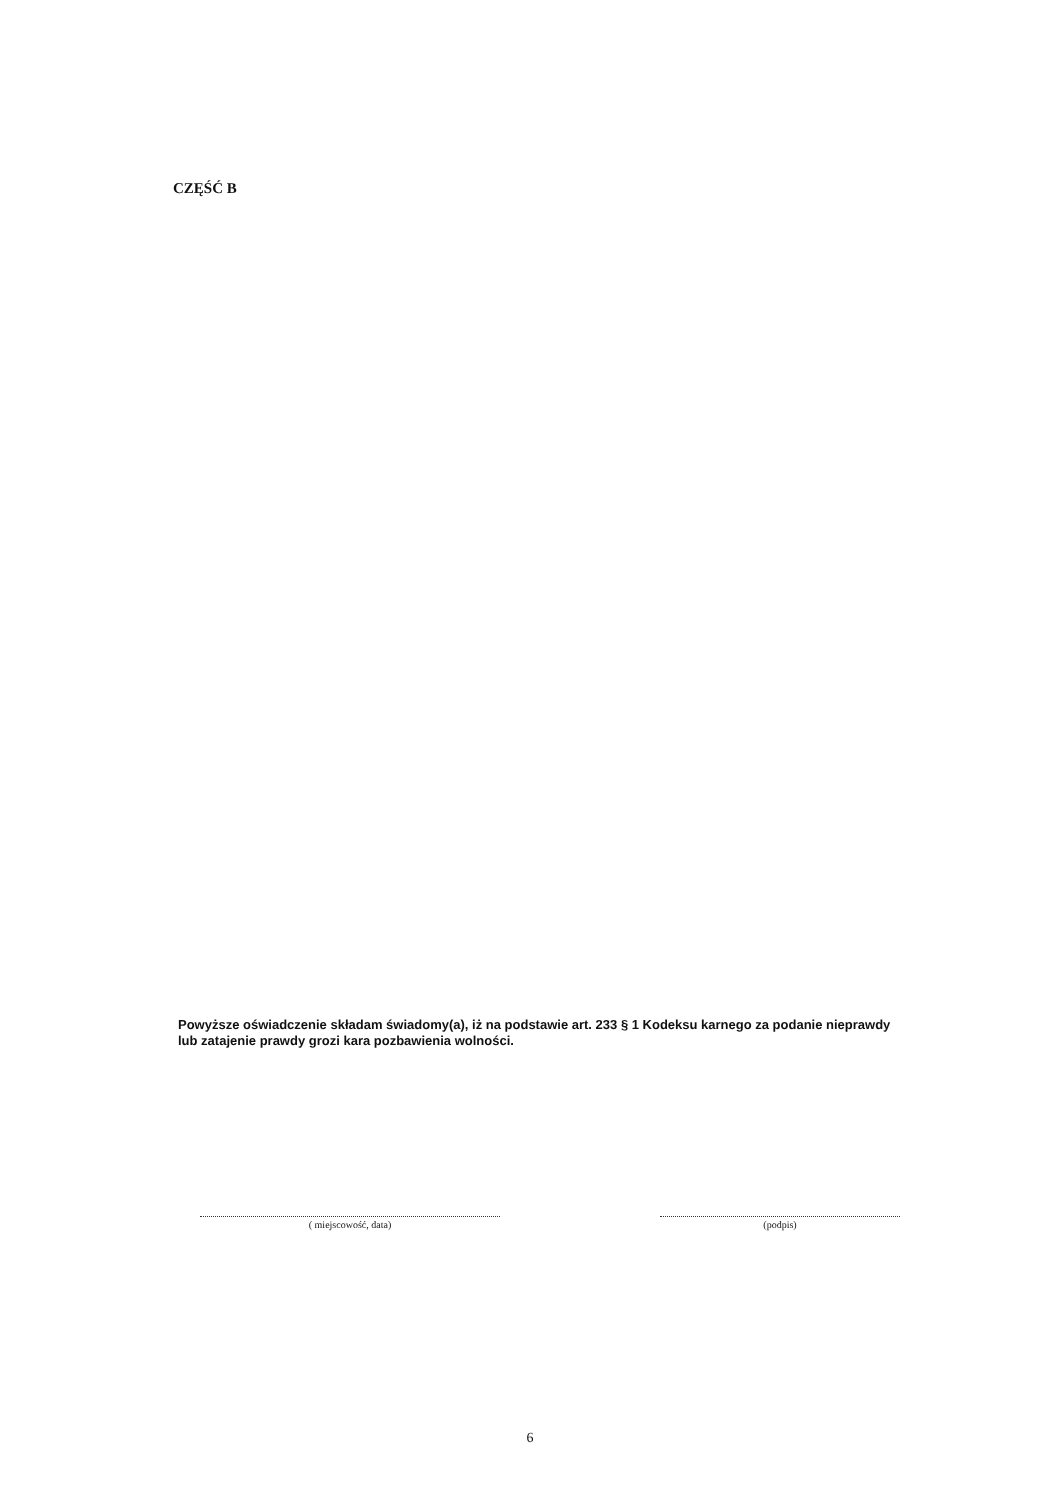CZĘŚĆ B
Powyższe oświadczenie składam świadomy(a), iż na podstawie art. 233 § 1 Kodeksu karnego za podanie nieprawdy lub zatajenie prawdy grozi kara pozbawienia wolności.
( miejscowość, data) (podpis)
6